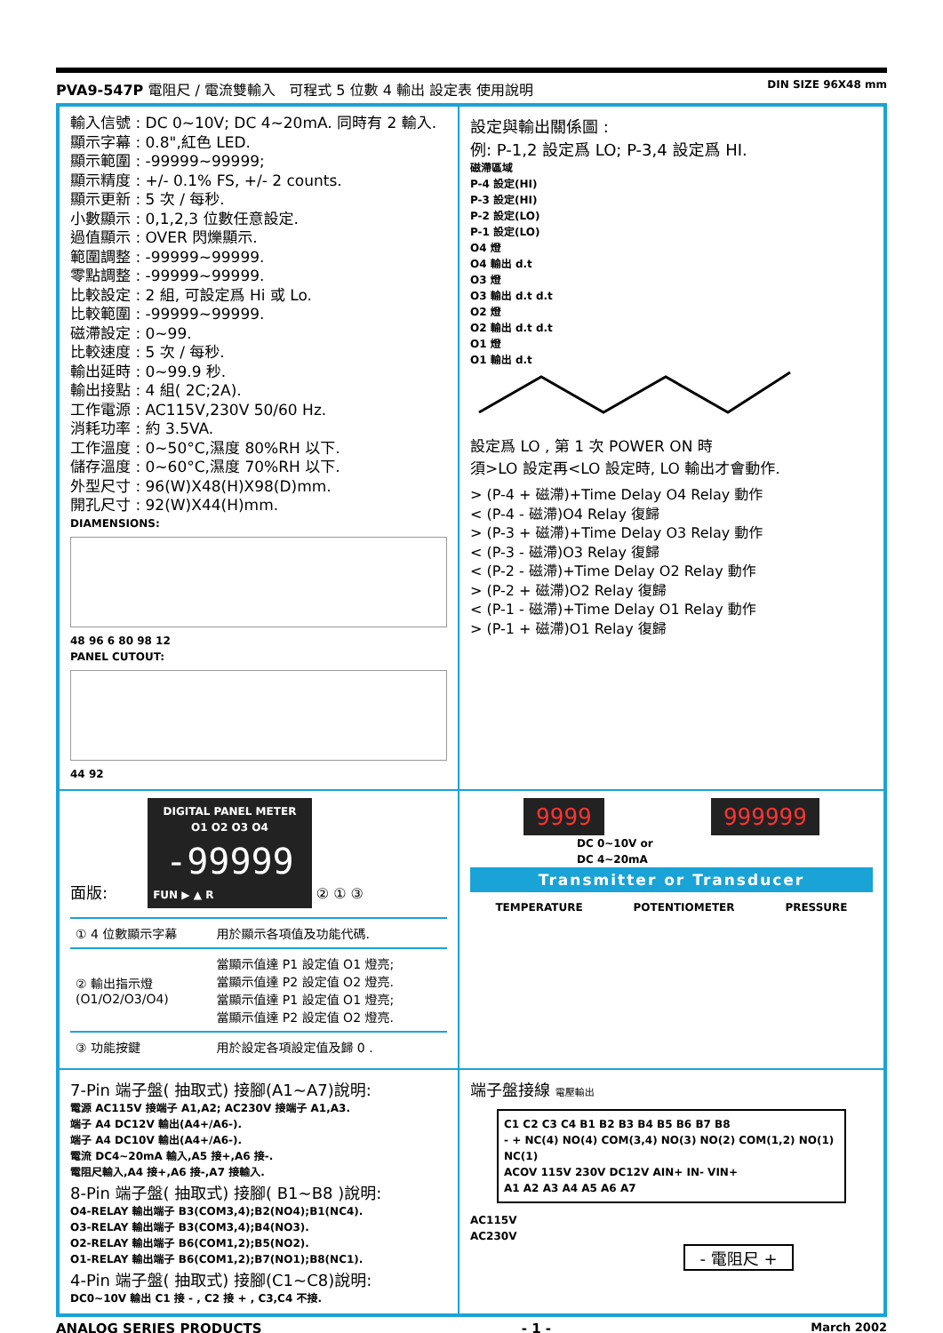PVA9-547P 電阻尺 / 電流雙輸入 可程式 5 位數 4 輸出 設定表 使用說明 DIN SIZE 96X48 mm
輸入信號 : DC 0~10V; DC 4~20mA. 同時有 2 輸入.
顯示字幕 : 0.8",紅色 LED.
顯示範圍 : -99999~99999;
顯示精度 : +/- 0.1% FS, +/- 2 counts.
顯示更新 : 5 次 / 每秒.
小數顯示 : 0,1,2,3 位數任意設定.
過值顯示 : OVER 閃爍顯示.
範圍調整 : -99999~99999.
零點調整 : -99999~99999.
比較設定 : 2 組, 可設定爲 Hi 或 Lo.
比較範圍 : -99999~99999.
磁滯設定 : 0~99.
比較速度 : 5 次 / 每秒.
輸出延時 : 0~99.9 秒.
輸出接點 : 4 組( 2C;2A).
工作電源 : AC115V,230V 50/60 Hz.
消耗功率 : 約 3.5VA.
工作溫度 : 0~50°C,濕度 80%RH 以下.
儲存溫度 : 0~60°C,濕度 70%RH 以下.
外型尺寸 : 96(W)X48(H)X98(D)mm.
開孔尺寸 : 92(W)X44(H)mm.
DIAMENSIONS:
48 96 6 80 98 12
PANEL CUTOUT:
44 92
設定與輸出關係圖 :
例: P-1,2 設定爲 LO; P-3,4 設定爲 HI.
磁滯區域
P-4 設定(HI)
P-3 設定(HI)
P-2 設定(LO)
P-1 設定(LO)
O4 燈
O4 輸出 d.t
O3 燈
O3 輸出 d.t d.t
O2 燈
O2 輸出 d.t d.t
O1 燈
O1 輸出 d.t
設定爲 LO , 第 1 次 POWER ON 時
須>LO 設定再<LO 設定時, LO 輸出才會動作.
> (P-4 + 磁滯)+Time Delay O4 Relay 動作
< (P-4 - 磁滯)O4 Relay 復歸
> (P-3 + 磁滯)+Time Delay O3 Relay 動作
< (P-3 - 磁滯)O3 Relay 復歸
< (P-2 - 磁滯)+Time Delay O2 Relay 動作
> (P-2 + 磁滯)O2 Relay 復歸
< (P-1 - 磁滯)+Time Delay O1 Relay 動作
> (P-1 + 磁滯)O1 Relay 復歸
面版:
DIGITAL PANEL METER
O1 O2 O3 O4
-99999
FUN ▶ ▲ R
② ① ③
| ① 4 位數顯示字幕 | 用於顯示各項值及功能代碼. |
| ② 輸出指示燈 (O1/O2/O3/O4) | 當顯示值達 P1 設定值 O1 燈亮; 當顯示值達 P2 設定值 O2 燈亮. 當顯示值達 P1 設定值 O1 燈亮; 當顯示值達 P2 設定值 O2 燈亮. |
| ③ 功能按鍵 | 用於設定各項設定值及歸 0 . |
9999 999999
DC 0~10V or
DC 4~20mA
Transmitter or Transducer
TEMPERATURE POTENTIOMETER PRESSURE
7-Pin 端子盤( 抽取式) 接腳(A1~A7)說明:
電源 AC115V 接端子 A1,A2; AC230V 接端子 A1,A3.
端子 A4 DC12V 輸出(A4+/A6-).
端子 A4 DC10V 輸出(A4+/A6-).
電流 DC4~20mA 輸入,A5 接+,A6 接-.
電阻尺輸入,A4 接+,A6 接-,A7 接輸入.
8-Pin 端子盤( 抽取式) 接腳( B1~B8 )說明:
O4-RELAY 輸出端子 B3(COM3,4);B2(NO4);B1(NC4).
O3-RELAY 輸出端子 B3(COM3,4);B4(NO3).
O2-RELAY 輸出端子 B6(COM1,2);B5(NO2).
O1-RELAY 輸出端子 B6(COM1,2);B7(NO1);B8(NC1).
4-Pin 端子盤( 抽取式) 接腳(C1~C8)說明:
DC0~10V 輸出 C1 接 - , C2 接 + , C3,C4 不接.
端子盤接線 電壓輸出
C1 C2 C3 C4 B1 B2 B3 B4 B5 B6 B7 B8
- + NC(4) NO(4) COM(3,4) NO(3) NO(2) COM(1,2) NO(1) NC(1)
ACOV 115V 230V DC12V AIN+ IN- VIN+
A1 A2 A3 A4 A5 A6 A7
AC115V
AC230V
- 電阻尺 +
ANALOG SERIES PRODUCTS - 1 - March 2002